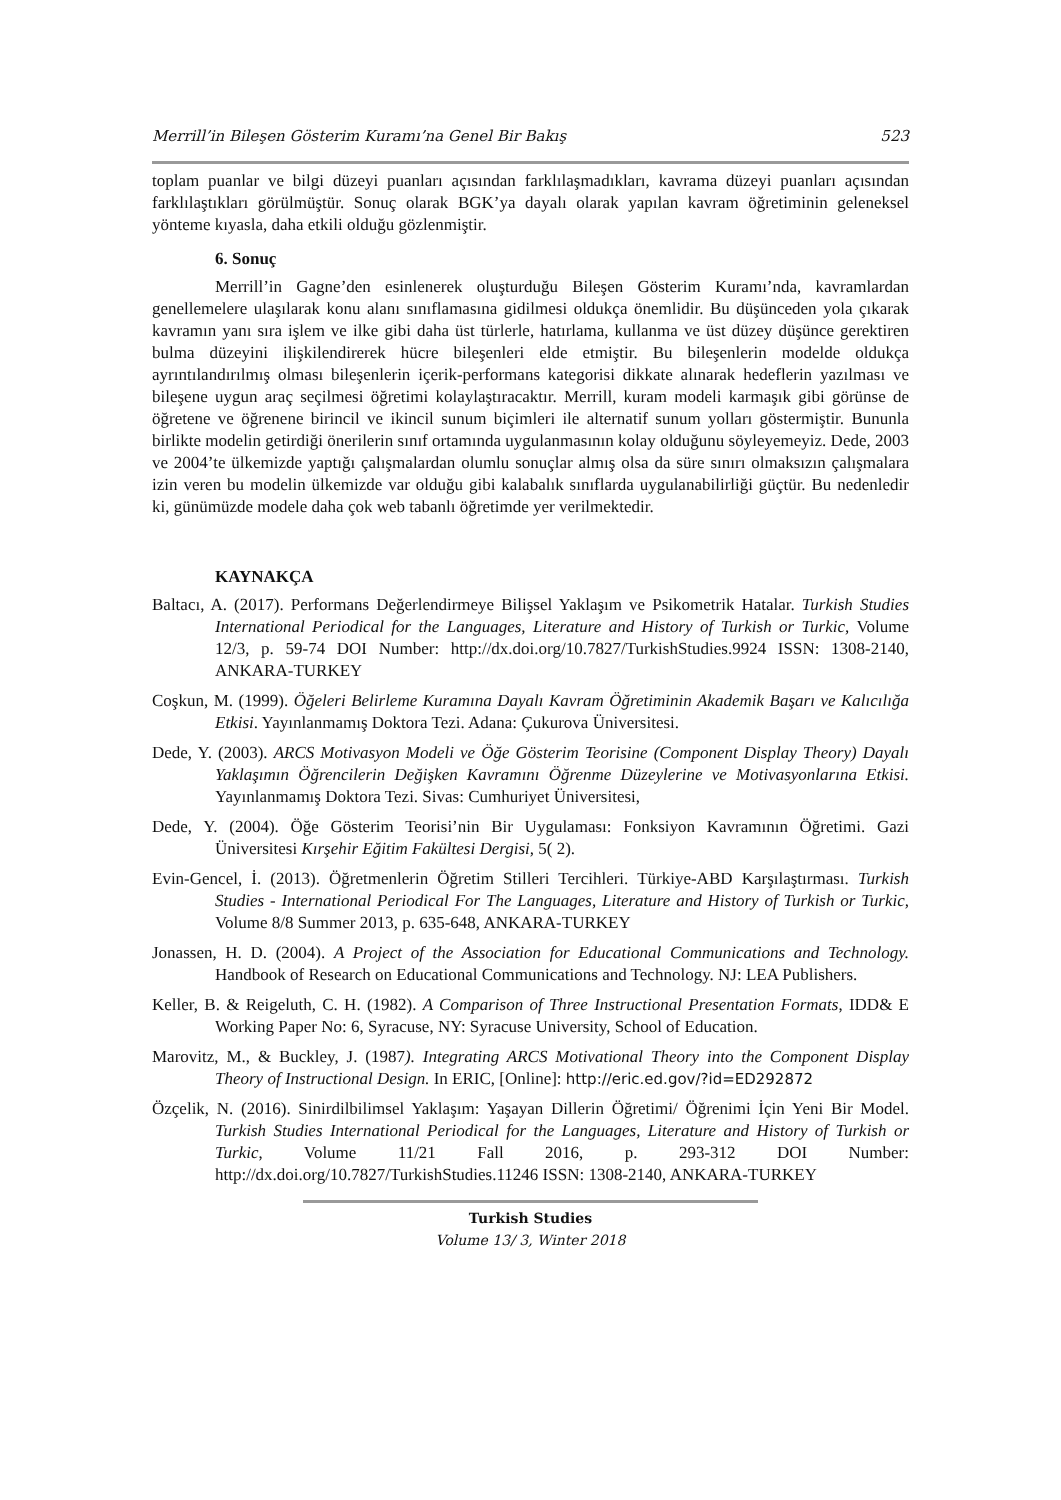Merrill’in Bileşen Gösterim Kuramı’na Genel Bir Bakış 523
toplam puanlar ve bilgi düzeyi puanları açısından farklılaşmadıkları, kavrama düzeyi puanları açısından farklılaştıkları görülmüştür. Sonuç olarak BGK’ya dayalı olarak yapılan kavram öğretiminin geleneksel yönteme kıyasla, daha etkili olduğu gözlenmiştir.
6. Sonuç
Merrill’in Gagne’den esinlenerek oluşturduğu Bileşen Gösterim Kuramı’nda, kavramlardan genellemelere ulaşılarak konu alanı sınıflamasına gidilmesi oldukça önemlidir. Bu düşünceden yola çıkarak kavramın yanı sıra işlem ve ilke gibi daha üst türlerle, hatırlama, kullanma ve üst düzey düşünce gerektiren bulma düzeyini ilişkilendirerek hücre bileşenleri elde etmiştir. Bu bileşenlerin modelde oldukça ayrıntılandırılmış olması bileşenlerin içerik-performans kategorisi dikkate alınarak hedeflerin yazılması ve bileşene uygun araç seçilmesi öğretimi kolaylaştıracaktır. Merrill, kuram modeli karmaşık gibi görünse de öğretene ve öğrenene birincil ve ikincil sunum biçimleri ile alternatif sunum yolları göstermiştir. Bununla birlikte modelin getirdiği önerilerin sınıf ortamında uygulanmasının kolay olduğunu söyleyemeyiz. Dede, 2003 ve 2004’te ülkemizde yaptığı çalışmalardan olumlu sonuçlar almış olsa da süre sınırı olmaksızın çalışmalara izin veren bu modelin ülkemizde var olduğu gibi kalabalık sınıflarda uygulanabilirliği güçtür. Bu nedenledir ki, günümüzde modele daha çok web tabanlı öğretimde yer verilmektedir.
KAYNAKÇA
Baltacı, A. (2017). Performans Değerlendirmeye Bilişsel Yaklaşım ve Psikometrik Hatalar. Turkish Studies International Periodical for the Languages, Literature and History of Turkish or Turkic, Volume 12/3, p. 59-74 DOI Number: http://dx.doi.org/10.7827/TurkishStudies.9924 ISSN: 1308-2140, ANKARA-TURKEY
Coşkun, M. (1999). Öğeleri Belirleme Kuramına Dayalı Kavram Öğretiminin Akademik Başarı ve Kalıcılığa Etkisi. Yayınlanmamış Doktora Tezi. Adana: Çukurova Üniversitesi.
Dede, Y. (2003). ARCS Motivasyon Modeli ve Öğe Gösterim Teorisine (Component Display Theory) Dayalı Yaklaşımın Öğrencilerin Değişken Kavramını Öğrenme Düzeylerine ve Motivasyonlarına Etkisi. Yayınlanmamış Doktora Tezi. Sivas: Cumhuriyet Üniversitesi,
Dede, Y. (2004). Öğe Gösterim Teorisi’nin Bir Uygulaması: Fonksiyon Kavramının Öğretimi. Gazi Üniversitesi Kırşehir Eğitim Fakültesi Dergisi, 5( 2).
Evin-Gencel, İ. (2013). Öğretmenlerin Öğretim Stilleri Tercihleri. Türkiye-ABD Karşılaştırması. Turkish Studies - International Periodical For The Languages, Literature and History of Turkish or Turkic, Volume 8/8 Summer 2013, p. 635-648, ANKARA-TURKEY
Jonassen, H. D. (2004). A Project of the Association for Educational Communications and Technology. Handbook of Research on Educational Communications and Technology. NJ: LEA Publishers.
Keller, B. & Reigeluth, C. H. (1982). A Comparison of Three Instructional Presentation Formats, IDD& E Working Paper No: 6, Syracuse, NY: Syracuse University, School of Education.
Marovitz, M., & Buckley, J. (1987). Integrating ARCS Motivational Theory into the Component Display Theory of Instructional Design. In ERIC, [Online]: http://eric.ed.gov/?id=ED292872
Özçelik, N. (2016). Sinirdilbilimsel Yaklaşım: Yaşayan Dillerin Öğretimi/ Öğrenimi İçin Yeni Bir Model. Turkish Studies International Periodical for the Languages, Literature and History of Turkish or Turkic, Volume 11/21 Fall 2016, p. 293-312 DOI Number: http://dx.doi.org/10.7827/TurkishStudies.11246 ISSN: 1308-2140, ANKARA-TURKEY
Turkish Studies
Volume 13/ 3, Winter 2018